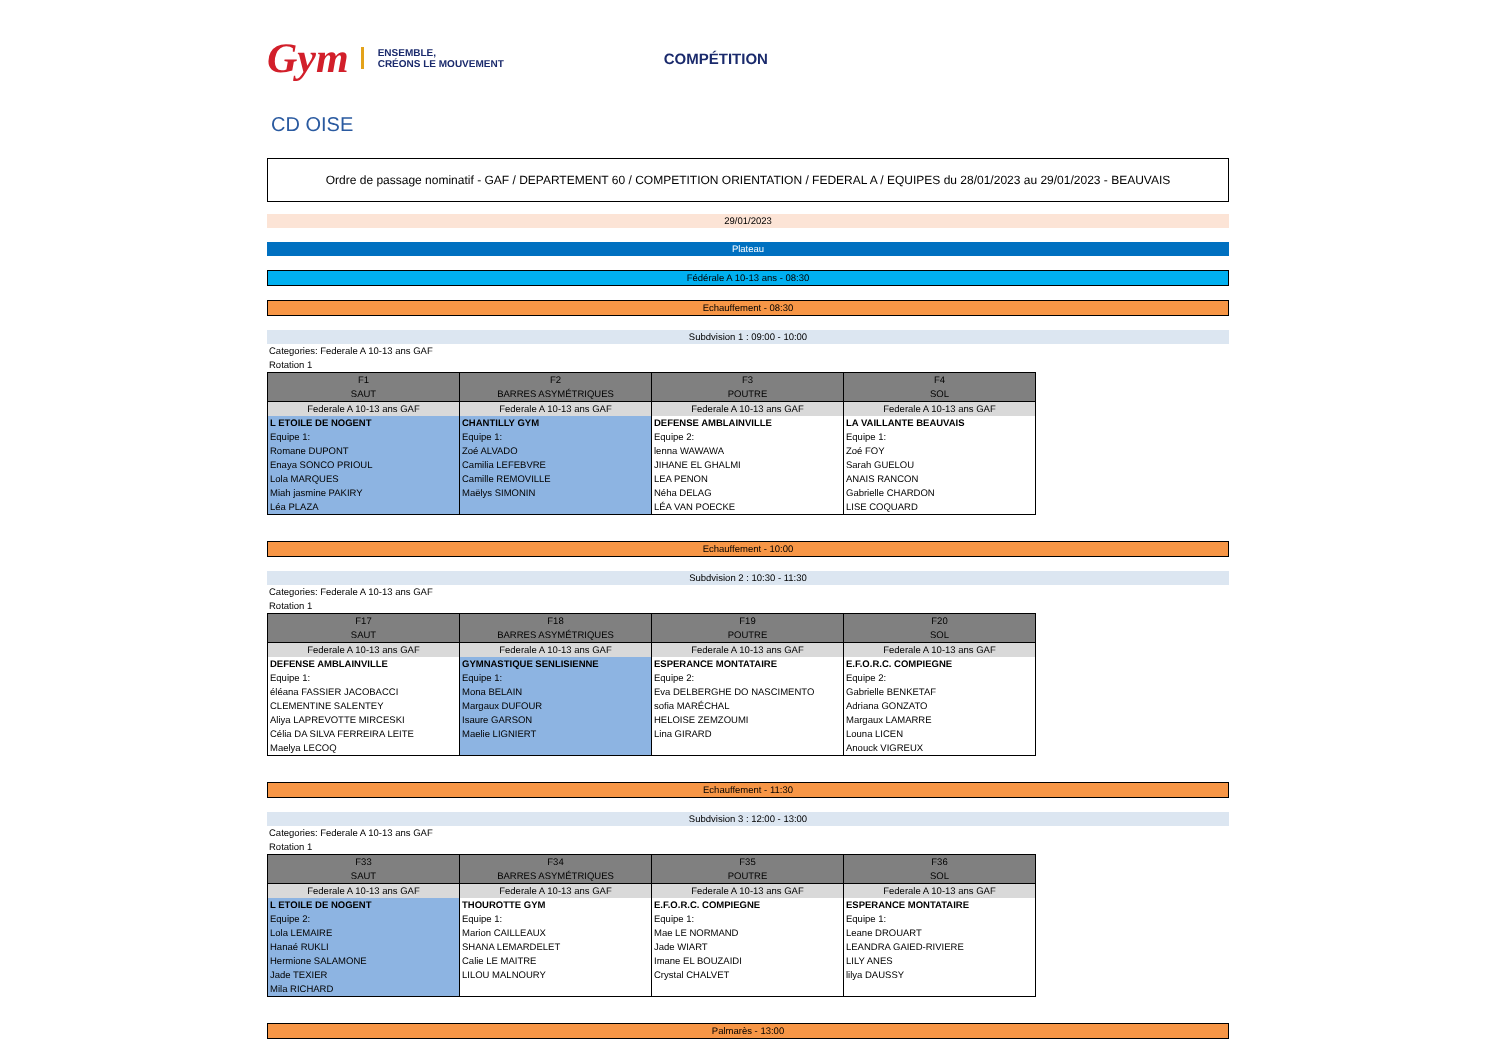Gym ENSEMBLE,
CRÉONS LE MOUVEMENT COMPÉTITION
CD OISE
Ordre de passage nominatif - GAF / DEPARTEMENT 60 / COMPETITION ORIENTATION / FEDERAL A / EQUIPES du 28/01/2023 au 29/01/2023 - BEAUVAIS
29/01/2023
Plateau
Fédérale A 10-13 ans - 08:30
Echauffement - 08:30
Subdvision 1 : 09:00 - 10:00
Categories: Federale A 10-13 ans GAF
Rotation 1
| F1 SAUT | F2 BARRES ASYMÉTRIQUES | F3 POUTRE | F4 SOL |
| --- | --- | --- | --- |
| Federale A 10-13 ans GAF | Federale A 10-13 ans GAF | Federale A 10-13 ans GAF | Federale A 10-13 ans GAF |
| L ETOILE DE NOGENT Equipe 1: Romane DUPONT Enaya SONCO PRIOUL Lola MARQUES Miah jasmine PAKIRY Léa PLAZA | CHANTILLY GYM Equipe 1: Zoé ALVADO Camilia LEFEBVRE Camille REMOVILLE Maëlys SIMONIN | DEFENSE AMBLAINVILLE Equipe 2: lenna WAWAWA JIHANE EL GHALMI LEA PENON Néha DELAG LÉA VAN POECKE | LA VAILLANTE BEAUVAIS Equipe 1: Zoé FOY Sarah GUELOU ANAIS RANCON Gabrielle CHARDON LISE COQUARD |
Echauffement - 10:00
Subdvision 2 : 10:30 - 11:30
Categories: Federale A 10-13 ans GAF
Rotation 1
| F17 SAUT | F18 BARRES ASYMÉTRIQUES | F19 POUTRE | F20 SOL |
| --- | --- | --- | --- |
| Federale A 10-13 ans GAF | Federale A 10-13 ans GAF | Federale A 10-13 ans GAF | Federale A 10-13 ans GAF |
| DEFENSE AMBLAINVILLE Equipe 1: éléana FASSIER JACOBACCI CLEMENTINE SALENTEY Aliya LAPREVOTTE MIRCESKI Célia DA SILVA FERREIRA LEITE Maelya LECOQ | GYMNASTIQUE SENLISIENNE Equipe 1: Mona BELAIN Margaux DUFOUR Isaure GARSON Maelie LIGNIERT | ESPERANCE MONTATAIRE Equipe 2: Eva DELBERGHE DO NASCIMENTO sofia MARÉCHAL HELOISE ZEMZOUMI Lina GIRARD | E.F.O.R.C. COMPIEGNE Equipe 2: Gabrielle BENKETAF Adriana GONZATO Margaux LAMARRE Louna LICEN Anouck VIGREUX |
Echauffement - 11:30
Subdvision 3 : 12:00 - 13:00
Categories: Federale A 10-13 ans GAF
Rotation 1
| F33 SAUT | F34 BARRES ASYMÉTRIQUES | F35 POUTRE | F36 SOL |
| --- | --- | --- | --- |
| Federale A 10-13 ans GAF | Federale A 10-13 ans GAF | Federale A 10-13 ans GAF | Federale A 10-13 ans GAF |
| L ETOILE DE NOGENT Equipe 2: Lola LEMAIRE Hanaé RUKLI Hermione SALAMONE Jade TEXIER Mila RICHARD | THOUROTTE GYM Equipe 1: Marion CAILLEAUX SHANA LEMARDELET Calie LE MAITRE LILOU MALNOURY | E.F.O.R.C. COMPIEGNE Equipe 1: Mae LE NORMAND Jade WIART Imane EL BOUZAIDI Crystal CHALVET | ESPERANCE MONTATAIRE Equipe 1: Leane DROUART LEANDRA GAIED-RIVIERE LILY ANES lilya DAUSSY |
Palmarès - 13:00